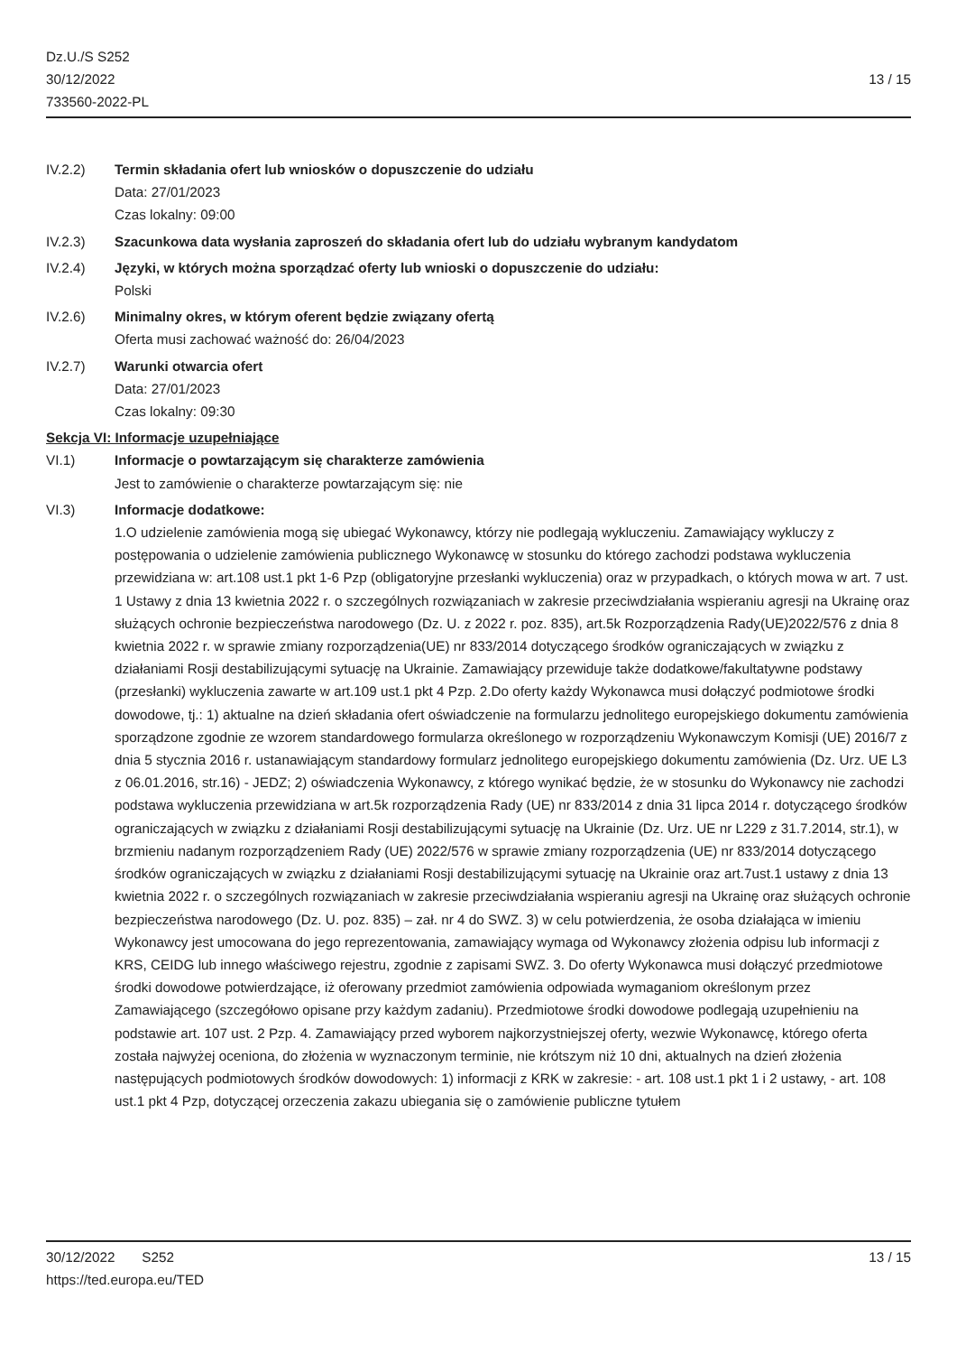Dz.U./S S252
30/12/2022
733560-2022-PL
13 / 15
IV.2.2) Termin składania ofert lub wniosków o dopuszczenie do udziału
Data: 27/01/2023
Czas lokalny: 09:00
IV.2.3) Szacunkowa data wysłania zaproszeń do składania ofert lub do udziału wybranym kandydatom
IV.2.4) Języki, w których można sporządzać oferty lub wnioski o dopuszczenie do udziału:
Polski
IV.2.6) Minimalny okres, w którym oferent będzie związany ofertą
Oferta musi zachować ważność do: 26/04/2023
IV.2.7) Warunki otwarcia ofert
Data: 27/01/2023
Czas lokalny: 09:30
Sekcja VI: Informacje uzupełniające
VI.1) Informacje o powtarzającym się charakterze zamówienia
Jest to zamówienie o charakterze powtarzającym się: nie
VI.3) Informacje dodatkowe:
1.O udzielenie zamówienia mogą się ubiegać Wykonawcy, którzy nie podlegają wykluczeniu. Zamawiający wykluczy z postępowania o udzielenie zamówienia publicznego Wykonawcę w stosunku do którego zachodzi podstawa wykluczenia przewidziana w: art.108 ust.1 pkt 1-6 Pzp (obligatoryjne przesłanki wykluczenia) oraz w przypadkach, o których mowa w art. 7 ust. 1 Ustawy z dnia 13 kwietnia 2022 r. o szczególnych rozwiązaniach w zakresie przeciwdziałania wspieraniu agresji na Ukrainę oraz służących ochronie bezpieczeństwa narodowego (Dz. U. z 2022 r. poz. 835), art.5k Rozporządzenia Rady(UE)2022/576 z dnia 8 kwietnia 2022 r. w sprawie zmiany rozporządzenia(UE) nr 833/2014 dotyczącego środków ograniczających w związku z działaniami Rosji destabilizującymi sytuację na Ukrainie. Zamawiający przewiduje także dodatkowe/fakultatywne podstawy (przesłanki) wykluczenia zawarte w art.109 ust.1 pkt 4 Pzp. 2.Do oferty każdy Wykonawca musi dołączyć podmiotowe środki dowodowe, tj.: 1) aktualne na dzień składania ofert oświadczenie na formularzu jednolitego europejskiego dokumentu zamówienia sporządzone zgodnie ze wzorem standardowego formularza określonego w rozporządzeniu Wykonawczym Komisji (UE) 2016/7 z dnia 5 stycznia 2016 r. ustanawiającym standardowy formularz jednolitego europejskiego dokumentu zamówienia (Dz. Urz. UE L3 z 06.01.2016, str.16) - JEDZ; 2) oświadczenia Wykonawcy, z którego wynikać będzie, że w stosunku do Wykonawcy nie zachodzi podstawa wykluczenia przewidziana w art.5k rozporządzenia Rady (UE) nr 833/2014 z dnia 31 lipca 2014 r. dotyczącego środków ograniczających w związku z działaniami Rosji destabilizującymi sytuację na Ukrainie (Dz. Urz. UE nr L229 z 31.7.2014, str.1), w brzmieniu nadanym rozporządzeniem Rady (UE) 2022/576 w sprawie zmiany rozporządzenia (UE) nr 833/2014 dotyczącego środków ograniczających w związku z działaniami Rosji destabilizującymi sytuację na Ukrainie oraz art.7ust.1 ustawy z dnia 13 kwietnia 2022 r. o szczególnych rozwiązaniach w zakresie przeciwdziałania wspieraniu agresji na Ukrainę oraz służących ochronie bezpieczeństwa narodowego (Dz. U. poz. 835) – zał. nr 4 do SWZ. 3) w celu potwierdzenia, że osoba działająca w imieniu Wykonawcy jest umocowana do jego reprezentowania, zamawiający wymaga od Wykonawcy złożenia odpisu lub informacji z KRS, CEIDG lub innego właściwego rejestru, zgodnie z zapisami SWZ. 3. Do oferty Wykonawca musi dołączyć przedmiotowe środki dowodowe potwierdzające, iż oferowany przedmiot zamówienia odpowiada wymaganiom określonym przez Zamawiającego (szczegółowo opisane przy każdym zadaniu). Przedmiotowe środki dowodowe podlegają uzupełnieniu na podstawie art. 107 ust. 2 Pzp. 4. Zamawiający przed wyborem najkorzystniejszej oferty, wezwie Wykonawcę, którego oferta została najwyżej oceniona, do złożenia w wyznaczonym terminie, nie krótszym niż 10 dni, aktualnych na dzień złożenia następujących podmiotowych środków dowodowych: 1) informacji z KRK w zakresie: - art. 108 ust.1 pkt 1 i 2 ustawy, - art. 108 ust.1 pkt 4 Pzp, dotyczącej orzeczenia zakazu ubiegania się o zamówienie publiczne tytułem
30/12/2022 S252 13 / 15
https://ted.europa.eu/TED